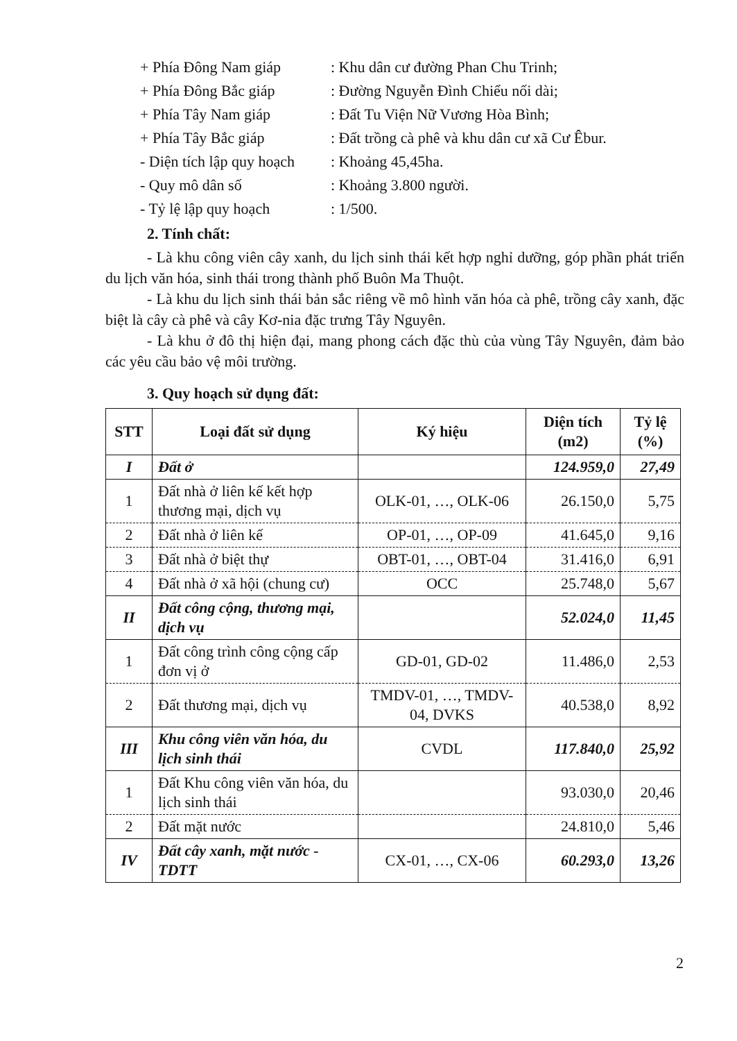+ Phía Đông Nam giáp: Khu dân cư đường Phan Chu Trinh;
+ Phía Đông Bắc giáp: Đường Nguyễn Đình Chiểu nối dài;
+ Phía Tây Nam giáp: Đất Tu Viện Nữ Vương Hòa Bình;
+ Phía Tây Bắc giáp: Đất trồng cà phê và khu dân cư xã Cư Êbur.
- Diện tích lập quy hoạch: Khoảng 45,45ha.
- Quy mô dân số: Khoảng 3.800 người.
- Tỷ lệ lập quy hoạch: 1/500.
2. Tính chất:
- Là khu công viên cây xanh, du lịch sinh thái kết hợp nghỉ dưỡng, góp phần phát triển du lịch văn hóa, sinh thái trong thành phố Buôn Ma Thuột.
- Là khu du lịch sinh thái bản sắc riêng về mô hình văn hóa cà phê, trồng cây xanh, đặc biệt là cây cà phê và cây Kơ-nia đặc trưng Tây Nguyên.
- Là khu ở đô thị hiện đại, mang phong cách đặc thù của vùng Tây Nguyên, đảm bảo các yêu cầu bảo vệ môi trường.
3. Quy hoạch sử dụng đất:
| STT | Loại đất sử dụng | Ký hiệu | Diện tích (m2) | Tỷ lệ (%) |
| --- | --- | --- | --- | --- |
| I | Đất ở | | 124.959,0 | 27,49 |
| 1 | Đất nhà ở liên kế kết hợp thương mại, dịch vụ | OLK-01, …, OLK-06 | 26.150,0 | 5,75 |
| 2 | Đất nhà ở liên kế | OP-01, …, OP-09 | 41.645,0 | 9,16 |
| 3 | Đất nhà ở biệt thự | OBT-01, …, OBT-04 | 31.416,0 | 6,91 |
| 4 | Đất nhà ở xã hội (chung cư) | OCC | 25.748,0 | 5,67 |
| II | Đất công cộng, thương mại, dịch vụ | | 52.024,0 | 11,45 |
| 1 | Đất công trình công cộng cấp đơn vị ở | GD-01, GD-02 | 11.486,0 | 2,53 |
| 2 | Đất thương mại, dịch vụ | TMDV-01, …, TMDV-04, DVKS | 40.538,0 | 8,92 |
| III | Khu công viên văn hóa, du lịch sinh thái | CVDL | 117.840,0 | 25,92 |
| 1 | Đất Khu công viên văn hóa, du lịch sinh thái | | 93.030,0 | 20,46 |
| 2 | Đất mặt nước | | 24.810,0 | 5,46 |
| IV | Đất cây xanh, mặt nước - TDTT | CX-01, …, CX-06 | 60.293,0 | 13,26 |
2